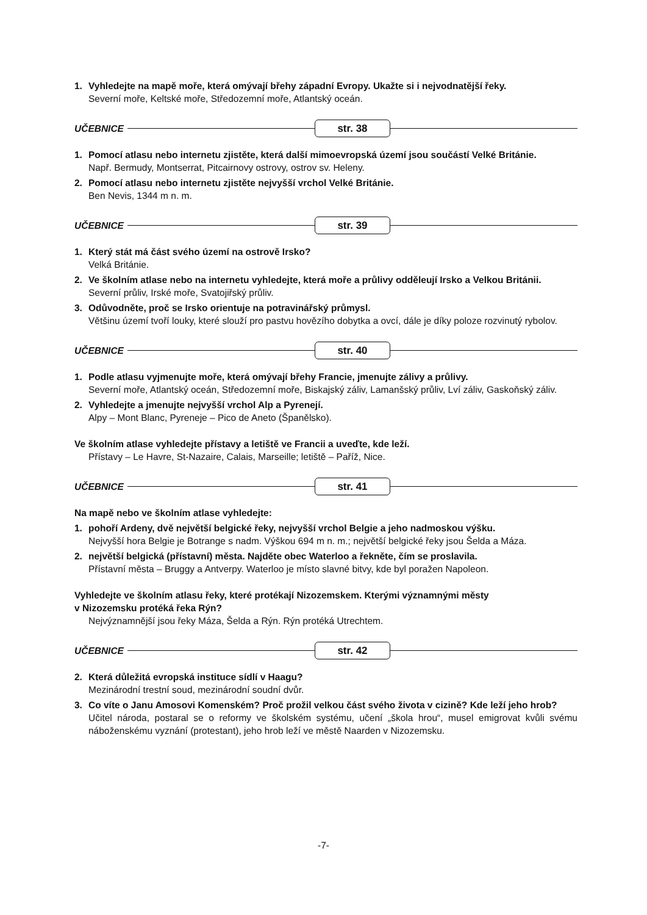1. Vyhledejte na mapě moře, která omývají břehy západní Evropy. Ukažte si i nejvodnatější řeky.
Severní moře, Keltské moře, Středozemní moře, Atlantský oceán.
UČEBNICE str. 38
1. Pomocí atlasu nebo internetu zjistěte, která další mimoevropská území jsou součástí Velké Británie.
Např. Bermudy, Montserrat, Pitcairnovy ostrovy, ostrov sv. Heleny.
2. Pomocí atlasu nebo internetu zjistěte nejvyšší vrchol Velké Británie.
Ben Nevis, 1344 m n. m.
UČEBNICE str. 39
1. Který stát má část svého území na ostrově Irsko?
Velká Británie.
2. Ve školním atlase nebo na internetu vyhledejte, která moře a průlivy odděleují Irsko a Velkou Británii.
Severní průliv, Irské moře, Svatojiřský průliv.
3. Odůvodněte, proč se Irsko orientuje na potravinářský průmysl.
Většinu území tvoří louky, které slouží pro pastvu hovězího dobytka a ovcí, dále je díky poloze rozvinutý rybolov.
UČEBNICE str. 40
1. Podle atlasu vyjmenujte moře, která omývají břehy Francie, jmenujte zálivy a průlivy.
Severní moře, Atlantský oceán, Středozemní moře, Biskajský záliv, Lamanšský průliv, Lví záliv, Gaskoňský záliv.
2. Vyhledejte a jmenujte nejvyšší vrchol Alp a Pyrenejí.
Alpy – Mont Blanc, Pyreneje – Pico de Aneto (Španělsko).
Ve školním atlase vyhledejte přístavy a letiště ve Francii a uveďte, kde leží.
Přístavy – Le Havre, St-Nazaire, Calais, Marseille; letiště – Paříž, Nice.
UČEBNICE str. 41
Na mapě nebo ve školním atlase vyhledejte:
1. pohoří Ardeny, dvě největší belgické řeky, nejvyšší vrchol Belgie a jeho nadmoskou výšku.
Nejvyšší hora Belgie je Botrange s nadm. Výškou 694 m n. m.; největší belgické řeky jsou Šelda a Máza.
2. největší belgická (přístavní) města. Najděte obec Waterloo a řekněte, čím se proslavila.
Přístavní města – Bruggy a Antverpy. Waterloo je místo slavné bitvy, kde byl poražen Napoleon.
Vyhledejte ve školním atlasu řeky, které protékají Nizozemskem. Kterými významnými městy
v Nizozemsku protéká řeka Rýn?
Nejvýznamnější jsou řeky Máza, Šelda a Rýn. Rýn protéká Utrechtem.
UČEBNICE str. 42
2. Která důležitá evropská instituce sídlí v Haagu?
Mezinárodní trestní soud, mezinárodní soudní dvůr.
3. Co víte o Janu Amosovi Komenském? Proč prožil velkou část svého života v cizině? Kde leží jeho hrob?
Učitel národa, postaral se o reformy ve školském systému, učení „škola hrou“, musel emigrovat kvůli svému náboženskému vyznání (protestant), jeho hrob leží ve městě Naarden v Nizozemsku.
-7-